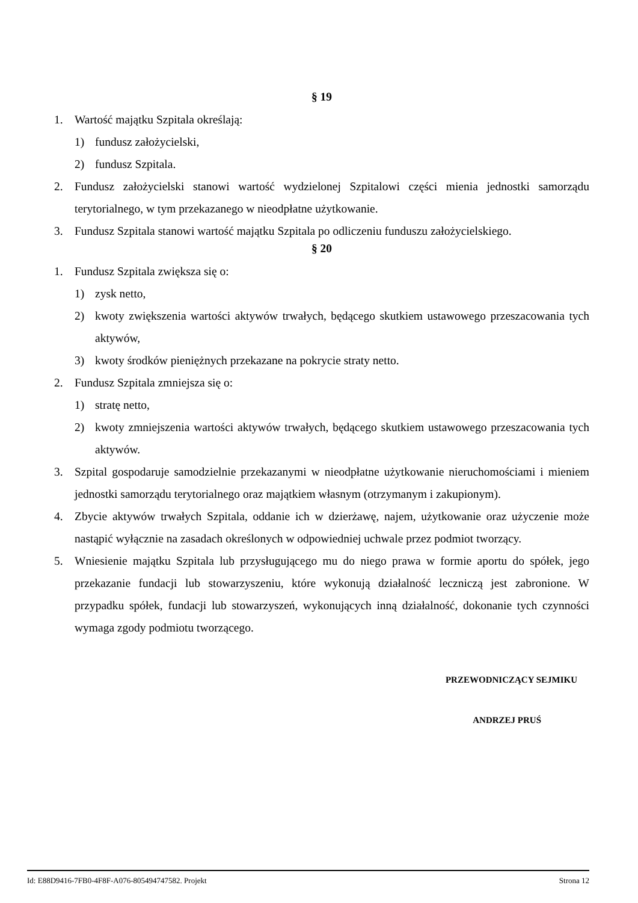§ 19
1. Wartość majątku Szpitala określają:
1) fundusz założycielski,
2) fundusz Szpitala.
2. Fundusz założycielski stanowi wartość wydzielonej Szpitalowi części mienia jednostki samorządu terytorialnego, w tym przekazanego w nieodpłatne użytkowanie.
3. Fundusz Szpitala stanowi wartość majątku Szpitala po odliczeniu funduszu założycielskiego.
§ 20
1. Fundusz Szpitala zwiększa się o:
1) zysk netto,
2) kwoty zwiększenia wartości aktywów trwałych, będącego skutkiem ustawowego przeszacowania tych aktywów,
3) kwoty środków pieniężnych przekazane na pokrycie straty netto.
2. Fundusz Szpitala zmniejsza się o:
1) stratę netto,
2) kwoty zmniejszenia wartości aktywów trwałych, będącego skutkiem ustawowego przeszacowania tych aktywów.
3. Szpital gospodaruje samodzielnie przekazanymi w nieodpłatne użytkowanie nieruchomościami i mieniem jednostki samorządu terytorialnego oraz majątkiem własnym (otrzymanym i zakupionym).
4. Zbycie aktywów trwałych Szpitala, oddanie ich w dzierżawę, najem, użytkowanie oraz użyczenie może nastąpić wyłącznie na zasadach określonych w odpowiedniej uchwale przez podmiot tworzący.
5. Wniesienie majątku Szpitala lub przysługującego mu do niego prawa w formie aportu do spółek, jego przekazanie fundacji lub stowarzyszeniu, które wykonują działalność leczniczą jest zabronione. W przypadku spółek, fundacji lub stowarzyszeń, wykonujących inną działalność, dokonanie tych czynności wymaga zgody podmiotu tworzącego.
PRZEWODNICZĄCY SEJMIKU
ANDRZEJ PRUŚ
Id: E88D9416-7FB0-4F8F-A076-805494747582. Projekt Strona 12